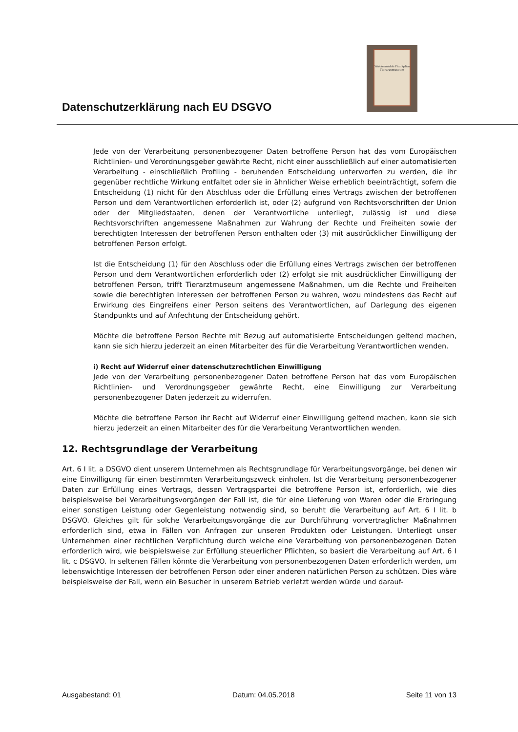Datenschutzerklärung nach EU DSGVO
Wassermühle Paulsplan Tierarztmuseum
Jede von der Verarbeitung personenbezogener Daten betroffene Person hat das vom Europäischen Richtlinien- und Verordnungsgeber gewährte Recht, nicht einer ausschließlich auf einer automatisierten Verarbeitung - einschließlich Profiling - beruhenden Entscheidung unterworfen zu werden, die ihr gegenüber rechtliche Wirkung entfaltet oder sie in ähnlicher Weise erheblich beeinträchtigt, sofern die Entscheidung (1) nicht für den Abschluss oder die Erfüllung eines Vertrags zwischen der betroffenen Person und dem Verantwortlichen erforderlich ist, oder (2) aufgrund von Rechtsvorschriften der Union oder der Mitgliedstaaten, denen der Verantwortliche unterliegt, zulässig ist und diese Rechtsvorschriften angemessene Maßnahmen zur Wahrung der Rechte und Freiheiten sowie der berechtigten Interessen der betroffenen Person enthalten oder (3) mit ausdrücklicher Einwilligung der betroffenen Person erfolgt.
Ist die Entscheidung (1) für den Abschluss oder die Erfüllung eines Vertrags zwischen der betroffenen Person und dem Verantwortlichen erforderlich oder (2) erfolgt sie mit ausdrücklicher Einwilligung der betroffenen Person, trifft Tierarztmuseum angemessene Maßnahmen, um die Rechte und Freiheiten sowie die berechtigten Interessen der betroffenen Person zu wahren, wozu mindestens das Recht auf Erwirkung des Eingreifens einer Person seitens des Verantwortlichen, auf Darlegung des eigenen Standpunkts und auf Anfechtung der Entscheidung gehört.
Möchte die betroffene Person Rechte mit Bezug auf automatisierte Entscheidungen geltend machen, kann sie sich hierzu jederzeit an einen Mitarbeiter des für die Verarbeitung Verantwortlichen wenden.
i) Recht auf Widerruf einer datenschutzrechtlichen Einwilligung
Jede von der Verarbeitung personenbezogener Daten betroffene Person hat das vom Europäischen Richtlinien- und Verordnungsgeber gewährte Recht, eine Einwilligung zur Verarbeitung personenbezogener Daten jederzeit zu widerrufen.
Möchte die betroffene Person ihr Recht auf Widerruf einer Einwilligung geltend machen, kann sie sich hierzu jederzeit an einen Mitarbeiter des für die Verarbeitung Verantwortlichen wenden.
12. Rechtsgrundlage der Verarbeitung
Art. 6 I lit. a DSGVO dient unserem Unternehmen als Rechtsgrundlage für Verarbeitungsvorgänge, bei denen wir eine Einwilligung für einen bestimmten Verarbeitungszweck einholen. Ist die Verarbeitung personenbezogener Daten zur Erfüllung eines Vertrags, dessen Vertragspartei die betroffene Person ist, erforderlich, wie dies beispielsweise bei Verarbeitungsvorgängen der Fall ist, die für eine Lieferung von Waren oder die Erbringung einer sonstigen Leistung oder Gegenleistung notwendig sind, so beruht die Verarbeitung auf Art. 6 I lit. b DSGVO. Gleiches gilt für solche Verarbeitungsvorgänge die zur Durchführung vorvertraglicher Maßnahmen erforderlich sind, etwa in Fällen von Anfragen zur unseren Produkten oder Leistungen. Unterliegt unser Unternehmen einer rechtlichen Verpflichtung durch welche eine Verarbeitung von personenbezogenen Daten erforderlich wird, wie beispielsweise zur Erfüllung steuerlicher Pflichten, so basiert die Verarbeitung auf Art. 6 I lit. c DSGVO. In seltenen Fällen könnte die Verarbeitung von personenbezogenen Daten erforderlich werden, um lebenswichtige Interessen der betroffenen Person oder einer anderen natürlichen Person zu schützen. Dies wäre beispielsweise der Fall, wenn ein Besucher in unserem Betrieb verletzt werden würde und darauf-
Ausgabestand: 01 Datum: 04.05.2018 Seite 11 von 13